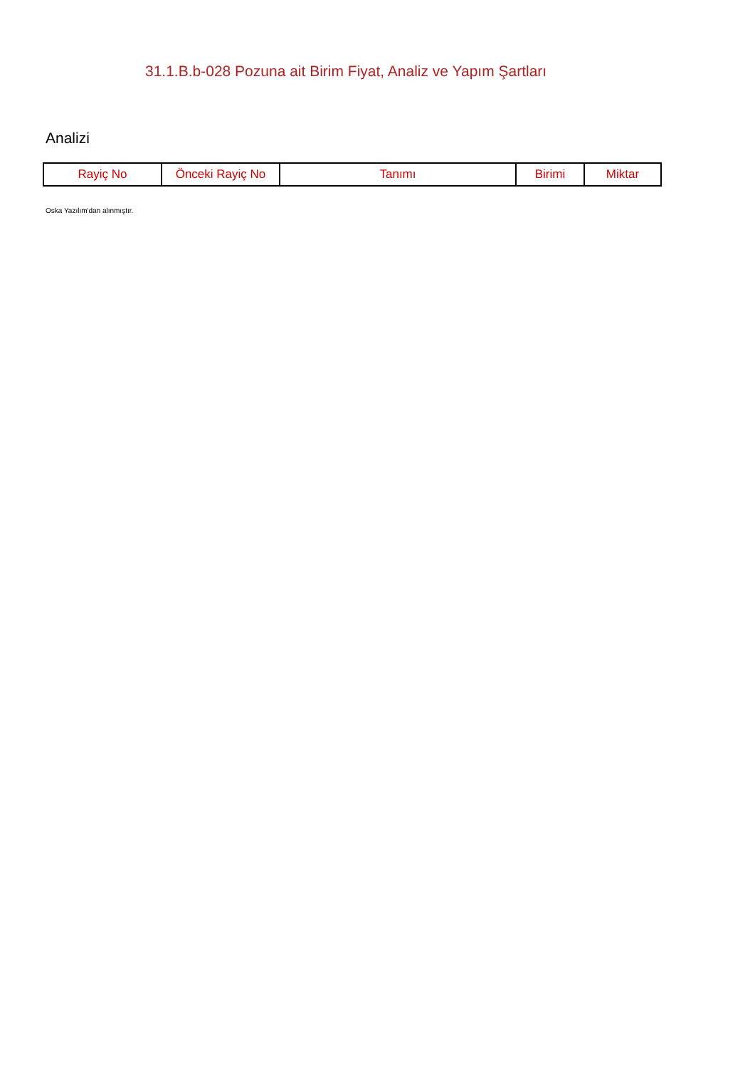31.1.B.b-028 Pozuna ait Birim Fiyat, Analiz ve Yapım Şartları
Analizi
| Rayiç No | Önceki Rayiç No | Tanımı | Birimi | Miktar |
| --- | --- | --- | --- | --- |
Oska Yazılım'dan alınmıştır.